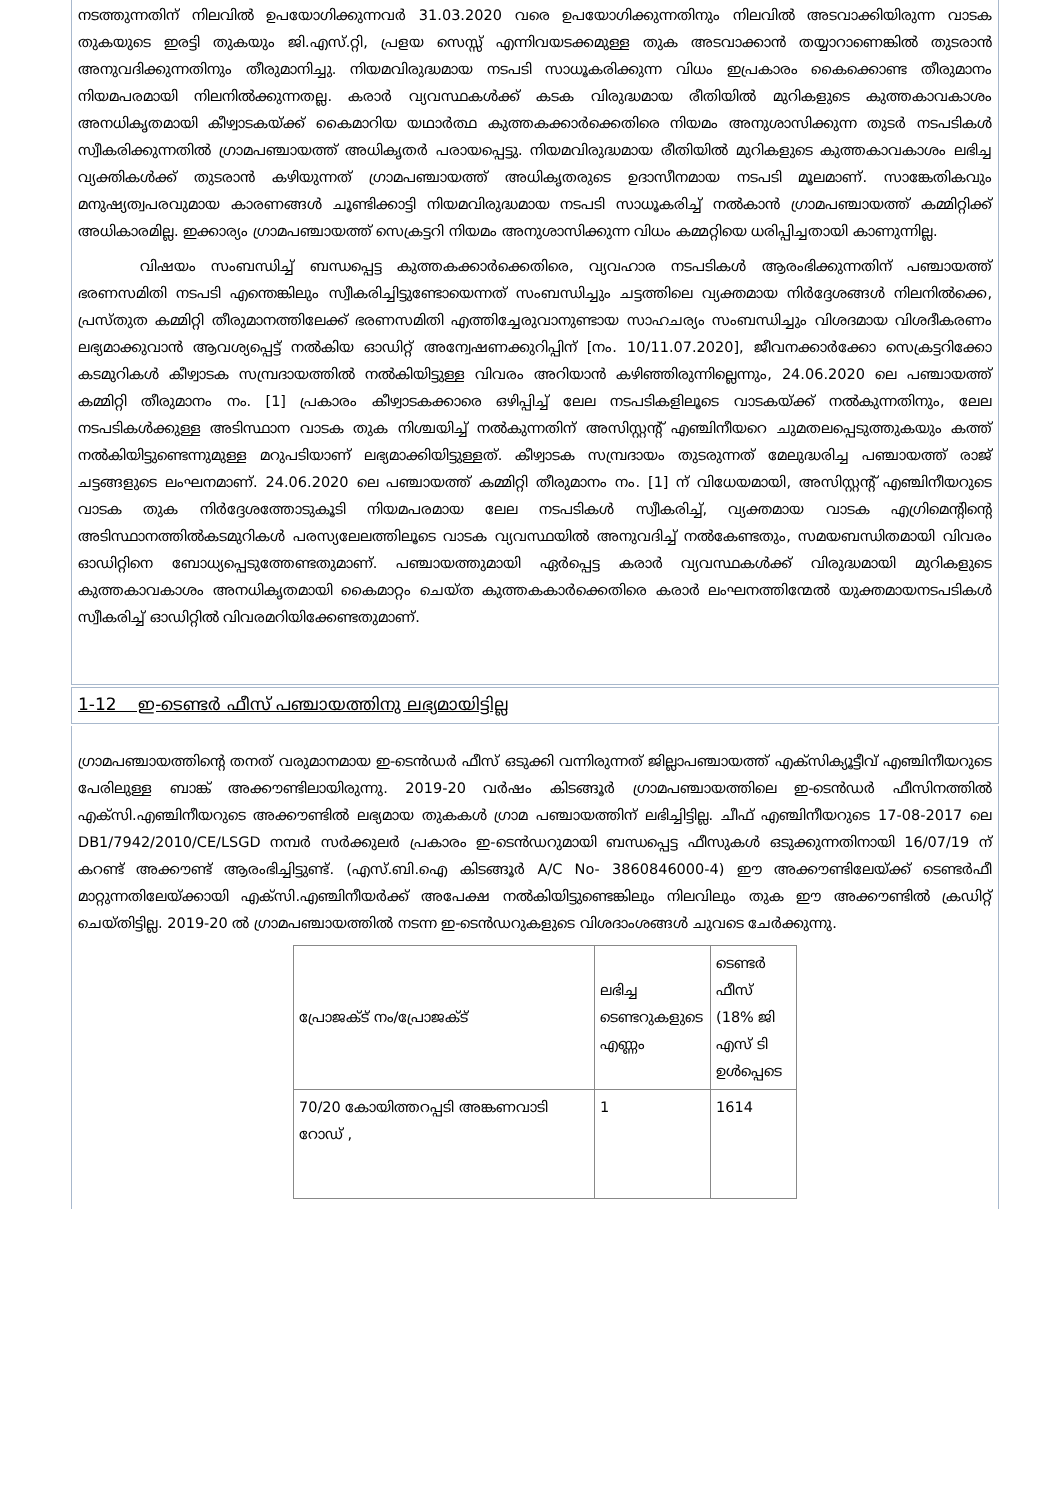നടത്തുന്നതിന് നിലവിൽ ഉപയോഗിക്കുന്നവർ 31.03.2020 വരെ ഉപയോഗിക്കുന്നതിനും നിലവിൽ അടവാക്കിയിരുന്ന വാടക തുകയുടെ ഇരട്ടി തുകയും ജി.എസ്.റ്റി, പ്രളയ സെസ്സ് എന്നിവയടക്കമുള്ള തുക അടവാക്കാൻ തയ്യാറാണെങ്കിൽ തുടരാൻ അനുവദിക്കുന്നതിനും തീരുമാനിച്ചു. നിയമവിരുദ്ധമായ നടപടി സാധൂകരിക്കുന്ന വിധം ഇപ്രകാരം കൈക്കൊണ്ട തീരുമാനം നിയമപരമായി നിലനിൽക്കുന്നതല്ല. കരാർ വ്യവസ്ഥകൾക്ക് കടക വിരുദ്ധമായ രീതിയിൽ മുറികളുടെ കുത്തകാവകാശം അനധികൃതമായി കീഴ്വാടകയ്ക്ക് കൈമാറിയ യഥാർത്ഥ കുത്തകക്കാർക്കെതിരെ നിയമം അനുശാസിക്കുന്ന തുടർ നടപടികൾ സ്വീകരിക്കുന്നതിൽ ഗ്രാമപഞ്ചായത്ത് അധികൃതർ പരായപ്പെട്ടു. നിയമവിരുദ്ധമായ രീതിയിൽ മുറികളുടെ കുത്തകാവകാശം ലഭിച്ച വ്യക്തികൾക്ക് തുടരാൻ കഴിയുന്നത് ഗ്രാമപഞ്ചായത്ത് അധികൃതരുടെ ഉദാസീനമായ നടപടി മൂലമാണ്. സാങ്കേതികവും മനുഷ്യത്വപരവുമായ കാരണങ്ങൾ ചൂണ്ടിക്കാട്ടി നിയമവിരുദ്ധമായ നടപടി സാധൂകരിച്ച് നൽകാൻ ഗ്രാമപഞ്ചായത്ത് കമ്മിറ്റിക്ക് അധികാരമില്ല. ഇക്കാര്യം ഗ്രാമപഞ്ചായത്ത് സെക്രട്ടറി നിയമം അനുശാസിക്കുന്ന വിധം കമ്മറ്റിയെ ധരിപ്പിച്ചതായി കാണുന്നില്ല.
വിഷയം സംബന്ധിച്ച് ബന്ധപ്പെട്ട കുത്തകക്കാർക്കെതിരെ, വ്യവഹാര നടപടികൾ ആരംഭിക്കുന്നതിന് പഞ്ചായത്ത് ഭരണസമിതി നടപടി എന്തെങ്കിലും സ്വീകരിച്ചിട്ടുണ്ടോയെന്നത് സംബന്ധിച്ചും ചട്ടത്തിലെ വ്യക്തമായ നിർദ്ദേശങ്ങൾ നിലനിൽക്കെ, പ്രസ്തുത കമ്മിറ്റി തീരുമാനത്തിലേക്ക് ഭരണസമിതി എത്തിച്ചേരുവാനുണ്ടായ സാഹചര്യം സംബന്ധിച്ചും വിശദമായ വിശദീകരണം ലഭ്യമാക്കുവാൻ ആവശ്യപ്പെട്ട് നൽകിയ ഓഡിറ്റ് അന്വേഷണക്കുറിപ്പിന് [നം. 10/11.07.2020], ജീവനക്കാർക്കോ സെക്രട്ടറിക്കോ കടമുറികൾ കീഴ്വാടക സമ്പ്രദായത്തിൽ നൽകിയിട്ടുള്ള വിവരം അറിയാൻ കഴിഞ്ഞിരുന്നില്ലെന്നും, 24.06.2020 ലെ പഞ്ചായത്ത് കമ്മിറ്റി തീരുമാനം നം. [1] പ്രകാരം കീഴ്വാടകക്കാരെ ഒഴിപ്പിച്ച് ലേല നടപടികളിലൂടെ വാടകയ്ക്ക് നൽകുന്നതിനും, ലേല നടപടികൾക്കുള്ള അടിസ്ഥാന വാടക തുക നിശ്ചയിച്ച് നൽകുന്നതിന് അസിസ്റ്റന്റ് എഞ്ചിനീയറെ ചുമതലപ്പെടുത്തുകയും കത്ത് നൽകിയിട്ടുണ്ടെന്നുമുള്ള മറുപടിയാണ് ലഭ്യമാക്കിയിട്ടുള്ളത്. കീഴ്വാടക സമ്പ്രദായം തുടരുന്നത് മേലുദ്ധരിച്ച പഞ്ചായത്ത് രാജ് ചട്ടങ്ങളുടെ ലംഘനമാണ്. 24.06.2020 ലെ പഞ്ചായത്ത് കമ്മിറ്റി തീരുമാനം നം. [1] ന് വിധേയമായി, അസിസ്റ്റന്റ് എഞ്ചിനീയറുടെ വാടക തുക നിർദ്ദേശത്തോടുകൂടി നിയമപരമായ ലേല നടപടികൾ സ്വീകരിച്ച്, വ്യക്തമായ വാടക എഗ്രിമെന്റിന്റെ അടിസ്ഥാനത്തിൽകടമുറികൾ പരസ്യലേലത്തിലൂടെ വാടക വ്യവസ്ഥയിൽ അനുവദിച്ച് നൽകേണ്ടതും, സമയബന്ധിതമായി വിവരം ഓഡിറ്റിനെ ബോധ്യപ്പെടുത്തേണ്ടതുമാണ്. പഞ്ചായത്തുമായി ഏർപ്പെട്ട കരാർ വ്യവസ്ഥകൾക്ക് വിരുദ്ധമായി മുറികളുടെ കുത്തകാവകാശം അനധികൃതമായി കൈമാറ്റം ചെയ്ത കുത്തകകാർക്കെതിരെ കരാർ ലംഘനത്തിന്മേൽ യുക്തമായനടപടികൾ സ്വീകരിച്ച് ഓഡിറ്റിൽ വിവരമറിയിക്കേണ്ടതുമാണ്.
1-12 ഇ-ടെണ്ടർ ഫീസ് പഞ്ചായത്തിനു ലഭ്യമായിട്ടില്ല
ഗ്രാമപഞ്ചായത്തിന്റെ തനത് വരുമാനമായ ഇ-ടെൻഡർ ഫീസ് ഒടുക്കി വന്നിരുന്നത് ജില്ലാപഞ്ചായത്ത് എക്സിക്യൂട്ടീവ് എഞ്ചിനീയറുടെ പേരിലുള്ള ബാങ്ക് അക്കൗണ്ടിലായിരുന്നു. 2019-20 വർഷം കിടങ്ങൂർ ഗ്രാമപഞ്ചായത്തിലെ ഇ-ടെൻഡർ ഫീസിനത്തിൽ എക്സി.എഞ്ചിനീയറുടെ അക്കൗണ്ടിൽ ലഭ്യമായ തുകകൾ ഗ്രാമ പഞ്ചായത്തിന് ലഭിച്ചിട്ടില്ല. ചീഫ് എഞ്ചിനീയറുടെ 17-08-2017 ലെ DB1/7942/2010/CE/LSGD നമ്പർ സർക്കുലർ പ്രകാരം ഇ-ടെൻഡറുമായി ബന്ധപ്പെട്ട ഫീസുകൾ ഒടുക്കുന്നതിനായി 16/07/19 ന് കറണ്ട് അക്കൗണ്ട് ആരംഭിച്ചിട്ടുണ്ട്. (എസ്.ബി.ഐ കിടങ്ങൂർ A/C No- 3860846000-4) ഈ അക്കൗണ്ടിലേയ്ക്ക് ടെണ്ടർഫീ മാറ്റുന്നതിലേയ്ക്കായി എക്സി.എഞ്ചിനീയർക്ക് അപേക്ഷ നൽകിയിട്ടുണ്ടെങ്കിലും നിലവിലും തുക ഈ അക്കൗണ്ടിൽ ക്രഡിറ്റ് ചെയ്തിട്ടില്ല. 2019-20 ൽ ഗ്രാമപഞ്ചായത്തിൽ നടന്ന ഇ-ടെൻഡറുകളുടെ വിശദാംശങ്ങൾ ചുവടെ ചേർക്കുന്നു.
| പ്രോജക്ട് നം/പ്രോജക്ട് | ലഭിച്ച ടെണ്ടറുകളുടെ എണ്ണം | ടെണ്ടർ ഫീസ് (18% ജി എസ് ടി ഉൾപ്പെടെ |
| 70/20 കോയിത്തറപ്പടി അങ്കണവാടി റോഡ് , | 1 | 1614 |